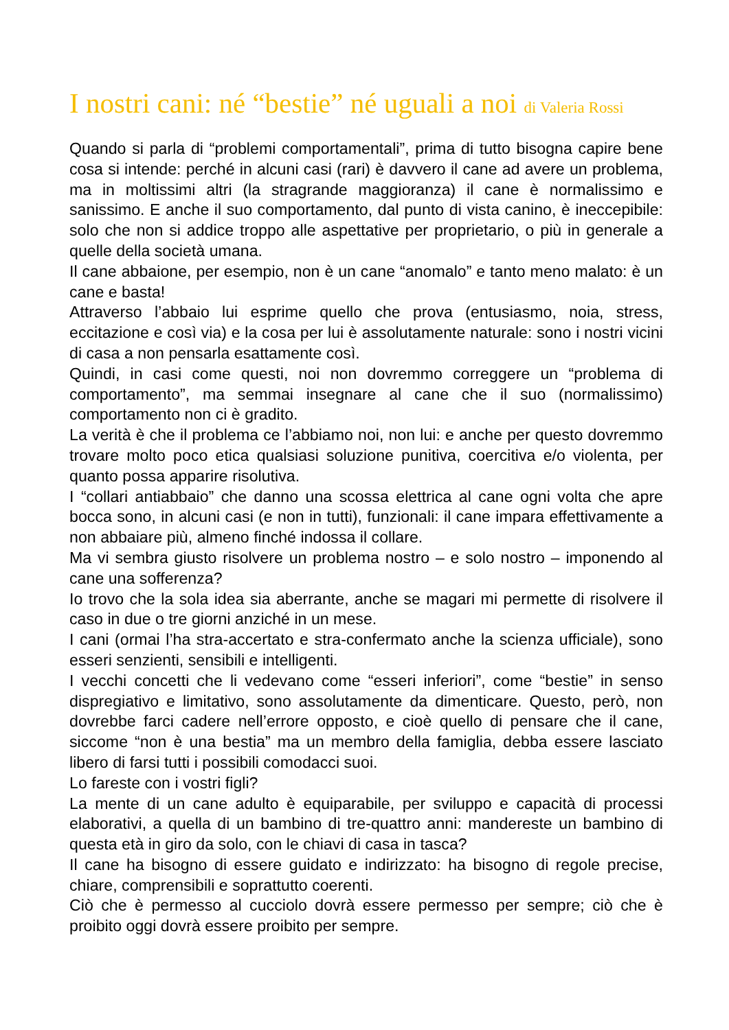I nostri cani: né “bestie” né uguali a noi di Valeria Rossi
Quando si parla di “problemi comportamentali”, prima di tutto bisogna capire bene cosa si intende: perché in alcuni casi (rari) è davvero il cane ad avere un problema, ma in moltissimi altri (la stragrande maggioranza) il cane è normalissimo e sanissimo. E anche il suo comportamento, dal punto di vista canino, è ineccepibile: solo che non si addice troppo alle aspettative per proprietario, o più in generale a quelle della società umana.
Il cane abbaione, per esempio, non è un cane “anomalo” e tanto meno malato: è un cane e basta!
Attraverso l’abbaio lui esprime quello che prova (entusiasmo, noia, stress, eccitazione e così via) e la cosa per lui è assolutamente naturale: sono i nostri vicini di casa a non pensarla esattamente così.
Quindi, in casi come questi, noi non dovremmo correggere un “problema di comportamento”, ma semmai insegnare al cane che il suo (normalissimo) comportamento non ci è gradito.
La verità è che il problema ce l’abbiamo noi, non lui: e anche per questo dovremmo trovare molto poco etica qualsiasi soluzione punitiva, coercitiva e/o violenta, per quanto possa apparire risolutiva.
I “collari antiabbaio” che danno una scossa elettrica al cane ogni volta che apre bocca sono, in alcuni casi (e non in tutti), funzionali: il cane impara effettivamente a non abbaiare più, almeno finché indossa il collare.
Ma vi sembra giusto risolvere un problema nostro – e solo nostro – imponendo al cane una sofferenza?
Io trovo che la sola idea sia aberrante, anche se magari mi permette di risolvere il caso in due o tre giorni anziché in un mese.
I cani (ormai l’ha stra-accertato e stra-confermato anche la scienza ufficiale), sono esseri senzienti, sensibili e intelligenti.
I vecchi concetti che li vedevano come “esseri inferiori”, come “bestie” in senso dispregiativo e limitativo, sono assolutamente da dimenticare. Questo, però, non dovrebbe farci cadere nell’errore opposto, e cioè quello di pensare che il cane, siccome “non è una bestia” ma un membro della famiglia, debba essere lasciato libero di farsi tutti i possibili comodacci suoi.
Lo fareste con i vostri figli?
La mente di un cane adulto è equiparabile, per sviluppo e capacità di processi elaborativi, a quella di un bambino di tre-quattro anni: mandereste un bambino di questa età in giro da solo, con le chiavi di casa in tasca?
Il cane ha bisogno di essere guidato e indirizzato: ha bisogno di regole precise, chiare, comprensibili e soprattutto coerenti.
Ciò che è permesso al cucciolo dovrà essere permesso per sempre; ciò che è proibito oggi dovrà essere proibito per sempre.